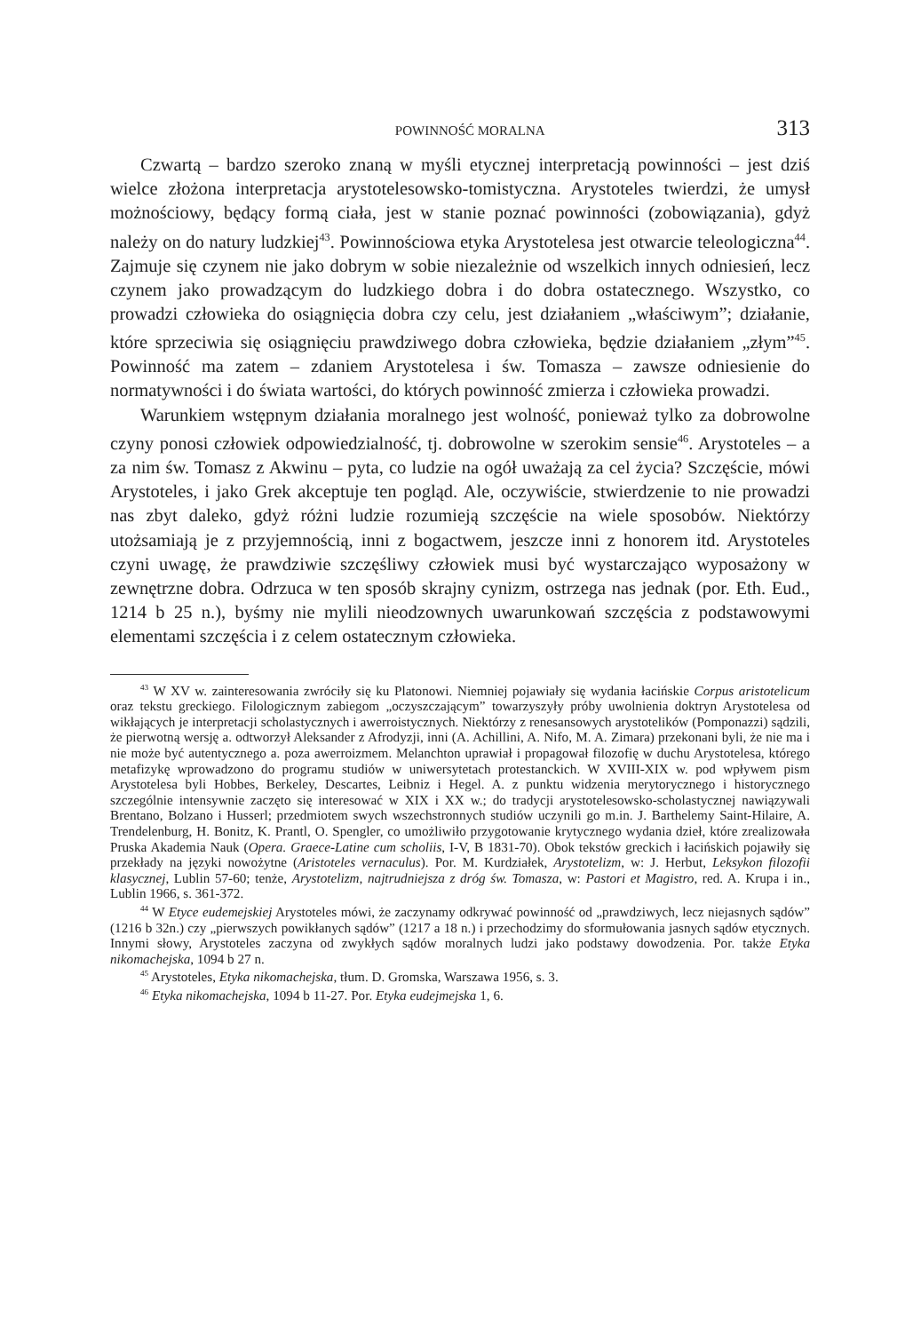POWINNOŚĆ MORALNA 313
Czwartą – bardzo szeroko znaną w myśli etycznej interpretacją powinności – jest dziś wielce złożona interpretacja arystotelesowsko-tomistyczna. Arystoteles twierdzi, że umysł możnościowy, będący formą ciała, jest w stanie poznać powinności (zobowiązania), gdyż należy on do natury ludzkiej<sup>43</sup>. Powinnościowa etyka Arystotelesa jest otwarcie teleologiczna<sup>44</sup>. Zajmuje się czynem nie jako dobrym w sobie niezależnie od wszelkich innych odniesień, lecz czynem jako prowadzącym do ludzkiego dobra i do dobra ostatecznego. Wszystko, co prowadzi człowieka do osiągnięcia dobra czy celu, jest działaniem „właściwym”; działanie, które sprzeciwia się osiągnięciu prawdziwego dobra człowieka, będzie działaniem „złym”<sup>45</sup>. Powinność ma zatem – zdaniem Arystotelesa i św. Tomasza – zawsze odniesienie do normatywności i do świata wartości, do których powinność zmierza i człowieka prowadzi.
Warunkiem wstępnym działania moralnego jest wolność, ponieważ tylko za dobrowolne czyny ponosi człowiek odpowiedzialność, tj. dobrowolne w szerokim sensie<sup>46</sup>. Arystoteles – a za nim św. Tomasz z Akwinu – pyta, co ludzie na ogół uważają za cel życia? Szczęście, mówi Arystoteles, i jako Grek akceptuje ten pogląd. Ale, oczywiście, stwierdzenie to nie prowadzi nas zbyt daleko, gdyż różni ludzie rozumieją szczęście na wiele sposobów. Niektórzy utożsamiają je z przyjemnością, inni z bogactwem, jeszcze inni z honorem itd. Arystoteles czyni uwagę, że prawdziwie szczęśliwy człowiek musi być wystarczająco wyposażony w zewnętrzne dobra. Odrzuca w ten sposób skrajny cynizm, ostrzega nas jednak (por. Eth. Eud., 1214 b 25 n.), byśmy nie mylili nieodzownych uwarunkowań szczęścia z podstawowymi elementami szczęścia i z celem ostatecznym człowieka.
<sup>43</sup> W XV w. zainteresowania zwróciły się ku Platonowi. Niemniej pojawiały się wydania łacińskie Corpus aristotelicum oraz tekstu greckiego. Filologicznym zabiegom „oczyszczającym” towarzyszyły próby uwolnienia doktryn Arystotelesa od wikłających je interpretacji scholastycznych i awerroistycznych. Niektórzy z renesansowych arystotelików (Pomponazzi) sądzili, że pierwotną wersję a. odtworzył Aleksander z Afrodyzji, inni (A. Achillini, A. Nifo, M. A. Zimara) przekonani byli, że nie ma i nie może być autentycznego a. poza awerroizmem. Melanchton uprawiał i propagował filozofię w duchu Arystotelesa, którego metafizykę wprowadzono do programu studiów w uniwersytetach protestanckich. W XVIII-XIX w. pod wpływem pism Arystotelesa byli Hobbes, Berkeley, Descartes, Leibniz i Hegel. A. z punktu widzenia merytorycznego i historycznego szczególnie intensywnie zaczęto się interesować w XIX i XX w.; do tradycji arystotelesowsko-scholastycznej nawiązywali Brentano, Bolzano i Husserl; przedmiotem swych wszechstronnych studiów uczynili go m.in. J. Barthelemy Saint-Hilaire, A. Trendelenburg, H. Bonitz, K. Prantl, O. Spengler, co umożliwiło przygotowanie krytycznego wydania dzieł, które zrealizowała Pruska Akademia Nauk (Opera. Graece-Latine cum scholiis, I-V, B 1831-70). Obok tekstów greckich i łacińskich pojawiły się przekłady na języki nowożytne (Aristoteles vernaculus). Por. M. Kurdziałek, Arystotelizm, w: J. Herbut, Leksykon filozofii klasycznej, Lublin 57-60; tenże, Arystotelizm, najtrudniejsza z dróg św. Tomasza, w: Pastori et Magistro, red. A. Krupa i in., Lublin 1966, s. 361-372.
<sup>44</sup> W Etyce eudemejskiej Arystoteles mówi, że zaczynamy odkrywać powinność od „prawdziwych, lecz niejasnych sądów” (1216 b 32n.) czy „pierwszych powikłanych sądów” (1217 a 18 n.) i przechodzimy do sformułowania jasnych sądów etycznych. Innymi słowy, Arystoteles zaczyna od zwykłych sądów moralnych ludzi jako podstawy dowodzenia. Por. także Etyka nikomachejska, 1094 b 27 n.
<sup>45</sup> Arystoteles, Etyka nikomachejska, tłum. D. Gromska, Warszawa 1956, s. 3.
<sup>46</sup> Etyka nikomachejska, 1094 b 11-27. Por. Etyka eudejmejska 1, 6.